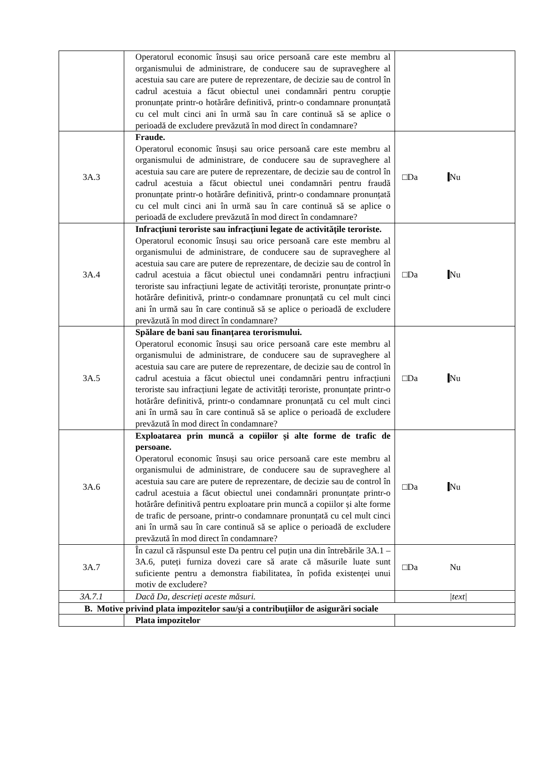| | Operatorul economic însuși sau orice persoană care este membru al organismului de administrare, de conducere sau de supraveghere al acestuia sau care are putere de reprezentare, de decizie sau de control în cadrul acestuia a făcut obiectul unei condamnări pentru corupție pronunțate printr-o hotărâre definitivă, printr-o condamnare pronunțată cu cel mult cinci ani în urmă sau în care continuă să se aplice o perioadă de excludere prevăzută în mod direct în condamnare? | |
| 3A.3 | Fraude. Operatorul economic însuși sau orice persoană care este membru al organismului de administrare, de conducere sau de supraveghere al acestuia sau care are putere de reprezentare, de decizie sau de control în cadrul acestuia a făcut obiectul unei condamnări pentru fraudă pronunțate printr-o hotărâre definitivă, printr-o condamnare pronunțată cu cel mult cinci ani în urmă sau în care continuă să se aplice o perioadă de excludere prevăzută în mod direct în condamnare? | □Da Nu |
| 3A.4 | Infracțiuni teroriste sau infracțiuni legate de activitățile teroriste. Operatorul economic însuși sau orice persoană care este membru al organismului de administrare, de conducere sau de supraveghere al acestuia sau care are putere de reprezentare, de decizie sau de control în cadrul acestuia a făcut obiectul unei condamnări pentru infracțiuni teroriste sau infracțiuni legate de activități teroriste, pronunțate printr-o hotărâre definitivă, printr-o condamnare pronunțată cu cel mult cinci ani în urmă sau în care continuă să se aplice o perioadă de excludere prevăzută în mod direct în condamnare? | □Da Nu |
| 3A.5 | Spălare de bani sau finanțarea terorismului. Operatorul economic însuși sau orice persoană care este membru al organismului de administrare, de conducere sau de supraveghere al acestuia sau care are putere de reprezentare, de decizie sau de control în cadrul acestuia a făcut obiectul unei condamnări pentru infracțiuni teroriste sau infracțiuni legate de activități teroriste, pronunțate printr-o hotărâre definitivă, printr-o condamnare pronunțată cu cel mult cinci ani în urmă sau în care continuă să se aplice o perioadă de excludere prevăzută în mod direct în condamnare? | □Da Nu |
| 3A.6 | Exploatarea prin muncă a copiilor și alte forme de trafic de persoane. Operatorul economic însuși sau orice persoană care este membru al organismului de administrare, de conducere sau de supraveghere al acestuia sau care are putere de reprezentare, de decizie sau de control în cadrul acestuia a făcut obiectul unei condamnări pronunțate printr-o hotărâre definitivă pentru exploatare prin muncă a copiilor și alte forme de trafic de persoane, printr-o condamnare pronunțată cu cel mult cinci ani în urmă sau în care continuă să se aplice o perioadă de excludere prevăzută în mod direct în condamnare? | □Da Nu |
| 3A.7 | În cazul că răspunsul este Da pentru cel puțin una din întrebările 3A.1 – 3A.6, puteți furniza dovezi care să arate că măsurile luate sunt suficiente pentru a demonstra fiabilitatea, în pofida existenței unui motiv de excludere? | □Da Nu |
| 3A.7.1 | Dacă Da, descrieți aceste măsuri. | /text/ |
| B. Motive privind plata impozitelor sau/și a contribuțiilor de asigurări sociale | | |
| | Plata impozitelor | |